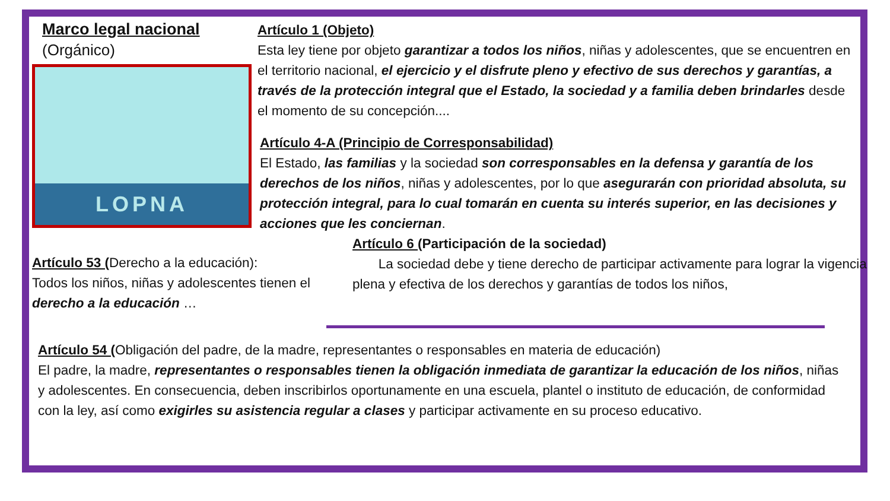Marco legal nacional
(Orgánico)
LOPNA
Artículo 1 (Objeto)
Esta ley tiene por objeto garantizar a todos los niños, niñas y adolescentes, que se encuentren en el territorio nacional, el ejercicio y el disfrute pleno y efectivo de sus derechos y garantías, a través de la protección integral que el Estado, la sociedad y a familia deben brindarles desde el momento de su concepción....
Artículo 4-A (Principio de Corresponsabilidad)
El Estado, las familias y la sociedad son corresponsables en la defensa y garantía de los derechos de los niños, niñas y adolescentes, por lo que asegurarán con prioridad absoluta, su protección integral, para lo cual tomarán en cuenta su interés superior, en las decisiones y acciones que les conciernan.
Artículo 53 (Derecho a la educación):
Todos los niños, niñas y adolescentes tienen el derecho a la educación …
Artículo 6 (Participación de la sociedad)
La sociedad debe y tiene derecho de participar activamente para lograr la vigencia plena y efectiva de los derechos y garantías de todos los niños,
Artículo 54 (Obligación del padre, de la madre, representantes o responsables en materia de educación)
El padre, la madre, representantes o responsables tienen la obligación inmediata de garantizar la educación de los niños, niñas y adolescentes. En consecuencia, deben inscribirlos oportunamente en una escuela, plantel o instituto de educación, de conformidad con la ley, así como exigirles su asistencia regular a clases y participar activamente en su proceso educativo.